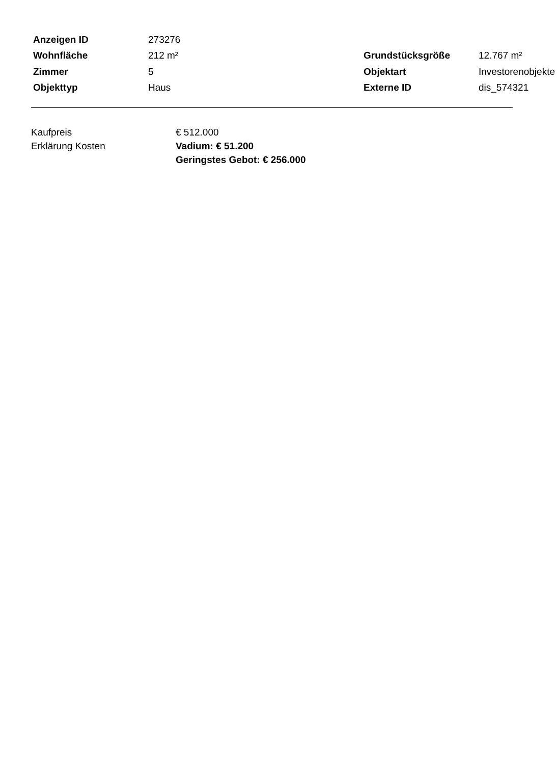| Anzeigen ID | 273276 | | |
| Wohnfläche | 212 m² | Grundstücksgröße | 12.767 m² |
| Zimmer | 5 | Objektart | Investorenobjekte |
| Objekttyp | Haus | Externe ID | dis_574321 |
| Kaufpreis | € 512.000 |
| Erklärung Kosten | Vadium: € 51.200 Geringstes Gebot: € 256.000 |